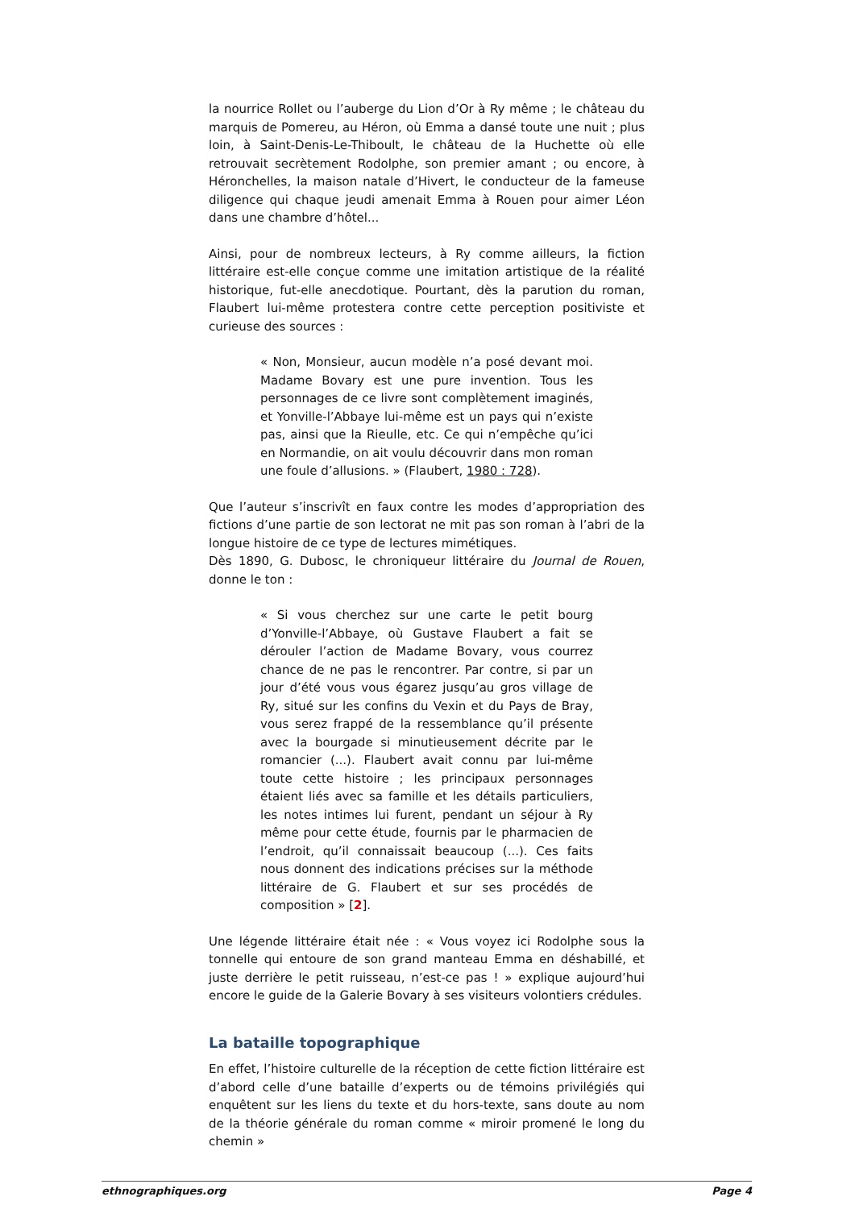la nourrice Rollet ou l’auberge du Lion d’Or à Ry même ; le château du marquis de Pomereu, au Héron, où Emma a dansé toute une nuit ; plus loin, à Saint-Denis-Le-Thiboult, le château de la Huchette où elle retrouvait secrètement Rodolphe, son premier amant ; ou encore, à Héronchelles, la maison natale d’Hivert, le conducteur de la fameuse diligence qui chaque jeudi amenait Emma à Rouen pour aimer Léon dans une chambre d’hôtel...
Ainsi, pour de nombreux lecteurs, à Ry comme ailleurs, la fiction littéraire est-elle conçue comme une imitation artistique de la réalité historique, fut-elle anecdotique. Pourtant, dès la parution du roman, Flaubert lui-même protestera contre cette perception positiviste et curieuse des sources :
« Non, Monsieur, aucun modèle n’a posé devant moi. Madame Bovary est une pure invention. Tous les personnages de ce livre sont complètement imaginés, et Yonville-l’Abbaye lui-même est un pays qui n’existe pas, ainsi que la Rieulle, etc. Ce qui n’empêche qu’ici en Normandie, on ait voulu découvrir dans mon roman une foule d’allusions. » (Flaubert, 1980 : 728).
Que l’auteur s’inscrivît en faux contre les modes d’appropriation des fictions d’une partie de son lectorat ne mit pas son roman à l’abri de la longue histoire de ce type de lectures mimétiques.
Dès 1890, G. Dubosc, le chroniqueur littéraire du Journal de Rouen, donne le ton :
« Si vous cherchez sur une carte le petit bourg d’Yonville-l’Abbaye, où Gustave Flaubert a fait se dérouler l’action de Madame Bovary, vous courrez chance de ne pas le rencontrer. Par contre, si par un jour d’été vous vous égarez jusqu’au gros village de Ry, situé sur les confins du Vexin et du Pays de Bray, vous serez frappé de la ressemblance qu’il présente avec la bourgade si minutieusement décrite par le romancier (...). Flaubert avait connu par lui-même toute cette histoire ; les principaux personnages étaient liés avec sa famille et les détails particuliers, les notes intimes lui furent, pendant un séjour à Ry même pour cette étude, fournis par le pharmacien de l’endroit, qu’il connaissait beaucoup (...). Ces faits nous donnent des indications précises sur la méthode littéraire de G. Flaubert et sur ses procédés de composition » [2].
Une légende littéraire était née : « Vous voyez ici Rodolphe sous la tonnelle qui entoure de son grand manteau Emma en déshabillé, et juste derrière le petit ruisseau, n’est-ce pas ! » explique aujourd’hui encore le guide de la Galerie Bovary à ses visiteurs volontiers crédules.
La bataille topographique
En effet, l’histoire culturelle de la réception de cette fiction littéraire est d’abord celle d’une bataille d’experts ou de témoins privilégiés qui enquêtent sur les liens du texte et du hors-texte, sans doute au nom de la théorie générale du roman comme « miroir promené le long du chemin »
ethnographiques.org Page 4